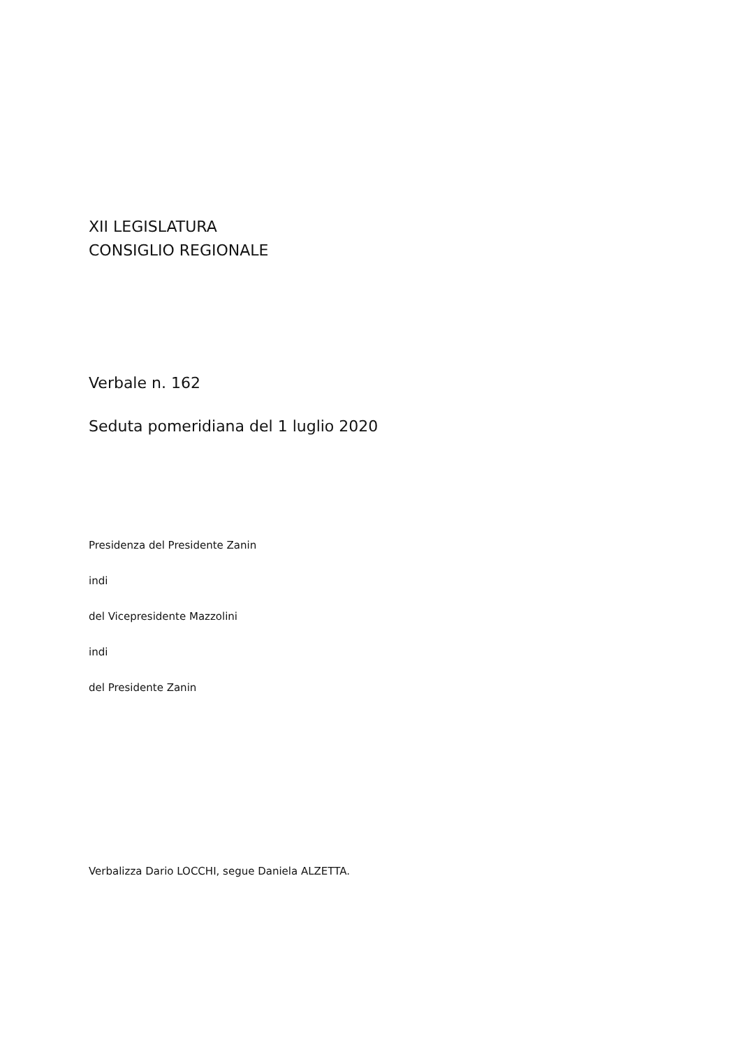XII LEGISLATURA
CONSIGLIO REGIONALE
Verbale n. 162
Seduta pomeridiana del 1 luglio 2020
Presidenza del Presidente Zanin
indi
del Vicepresidente Mazzolini
indi
del Presidente Zanin
Verbalizza Dario LOCCHI, segue Daniela ALZETTA.